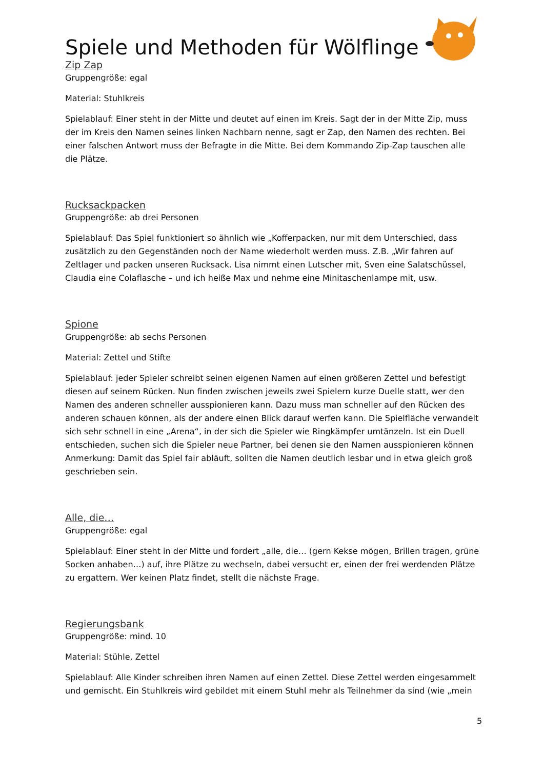Spiele und Methoden für Wölflinge
Zip Zap
Gruppengröße: egal
Material: Stuhlkreis
Spielablauf: Einer steht in der Mitte und deutet auf einen im Kreis. Sagt der in der Mitte Zip, muss der im Kreis den Namen seines linken Nachbarn nenne, sagt er Zap, den Namen des rechten. Bei einer falschen Antwort muss der Befragte in die Mitte. Bei dem Kommando Zip-Zap tauschen alle die Plätze.
Rucksackpacken
Gruppengröße: ab drei Personen
Spielablauf: Das Spiel funktioniert so ähnlich wie „Kofferpacken, nur mit dem Unterschied, dass zusätzlich zu den Gegenständen noch der Name wiederholt werden muss. Z.B. „Wir fahren auf Zeltlager und packen unseren Rucksack. Lisa nimmt einen Lutscher mit, Sven eine Salatschüssel, Claudia eine Colaflasche – und ich heiße Max und nehme eine Minitaschenlampe mit, usw.
Spione
Gruppengröße: ab sechs Personen
Material: Zettel und Stifte
Spielablauf: jeder Spieler schreibt seinen eigenen Namen auf einen größeren Zettel und befestigt diesen auf seinem Rücken. Nun finden zwischen jeweils zwei Spielern kurze Duelle statt, wer den Namen des anderen schneller ausspionieren kann. Dazu muss man schneller auf den Rücken des anderen schauen können, als der andere einen Blick darauf werfen kann. Die Spielfläche verwandelt sich sehr schnell in eine „Arena“, in der sich die Spieler wie Ringkämpfer umtänzeln. Ist ein Duell entschieden, suchen sich die Spieler neue Partner, bei denen sie den Namen ausspionieren können Anmerkung: Damit das Spiel fair abläuft, sollten die Namen deutlich lesbar und in etwa gleich groß geschrieben sein.
Alle, die…
Gruppengröße: egal
Spielablauf: Einer steht in der Mitte und fordert „alle, die… (gern Kekse mögen, Brillen tragen, grüne Socken anhaben…) auf, ihre Plätze zu wechseln, dabei versucht er, einen der frei werdenden Plätze zu ergattern. Wer keinen Platz findet, stellt die nächste Frage.
Regierungsbank
Gruppengröße: mind. 10
Material: Stühle, Zettel
Spielablauf: Alle Kinder schreiben ihren Namen auf einen Zettel. Diese Zettel werden eingesammelt und gemischt. Ein Stuhlkreis wird gebildet mit einem Stuhl mehr als Teilnehmer da sind (wie „mein
5